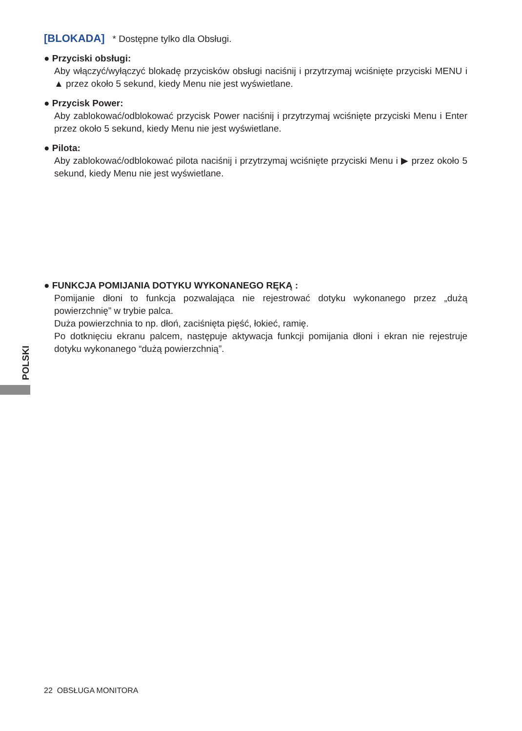[BLOKADA] * Dostępne tylko dla Obsługi.
● Przyciski obsługi:
Aby włączyć/wyłączyć blokadę przycisków obsługi naciśnij i przytrzymaj wciśnięte przyciski MENU i ▲ przez około 5 sekund, kiedy Menu nie jest wyświetlane.
● Przycisk Power:
Aby zablokować/odblokować przycisk Power naciśnij i przytrzymaj wciśnięte przyciski Menu i Enter przez około 5 sekund, kiedy Menu nie jest wyświetlane.
● Pilota:
Aby zablokować/odblokować pilota naciśnij i przytrzymaj wciśnięte przyciski Menu i ▶ przez około 5 sekund, kiedy Menu nie jest wyświetlane.
● FUNKCJA POMIJANIA DOTYKU WYKONANEGO RĘKĄ :
Pomijanie dłoni to funkcja pozwalająca nie rejestrować dotyku wykonanego przez „dużą powierzchnię” w trybie palca.
Duża powierzchnia to np. dłoń, zaciśnięta pięść, łokieć, ramię.
Po dotknięciu ekranu palcem, następuje aktywacja funkcji pomijania dłoni i ekran nie rejestruje dotyku wykonanego “dużą powierzchnią”.
POLSKI
22 OBSŁUGA MONITORA